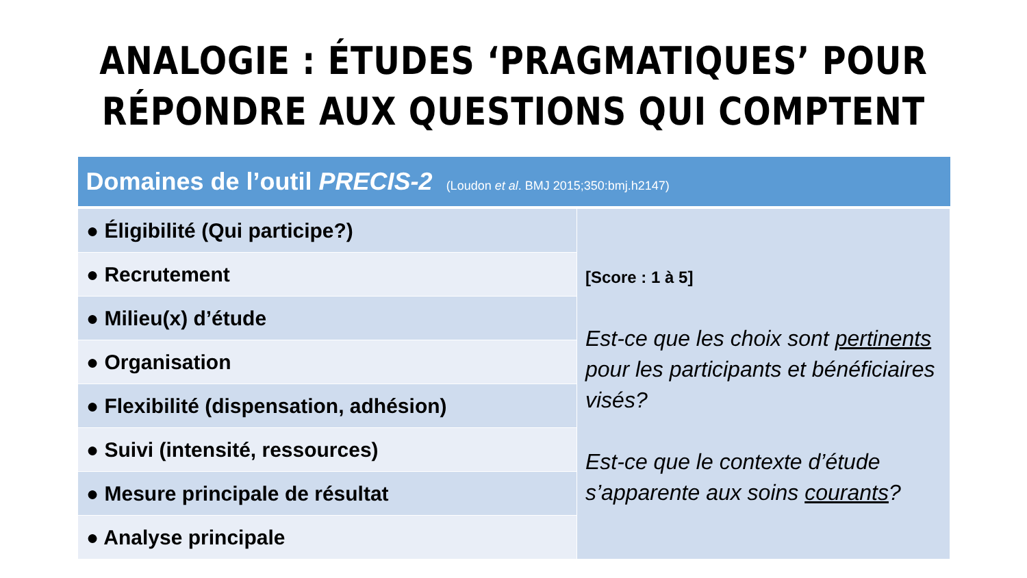ANALOGIE : ÉTUDES ‘PRAGMATIQUES’ POUR
RÉPONDRE AUX QUESTIONS QUI COMPTENT
| Domaines de l’outil PRECIS-2 (Loudon et al . BMJ 2015;350:bmj.h2147) | |
| --- | --- |
| ● Éligibilité (Qui participe?) | [Score : 1 à 5] Est-ce que les choix sont pertinents pour les participants et bénéficiaires visés? Est-ce que le contexte d’étude s’apparente aux soins courants ? |
| ● Recrutement | |
| ● Milieu(x) d’étude | |
| ● Organisation | |
| ● Flexibilité (dispensation, adhésion) | |
| ● Suivi (intensité, ressources) | |
| ● Mesure principale de résultat | |
| ● Analyse principale | |